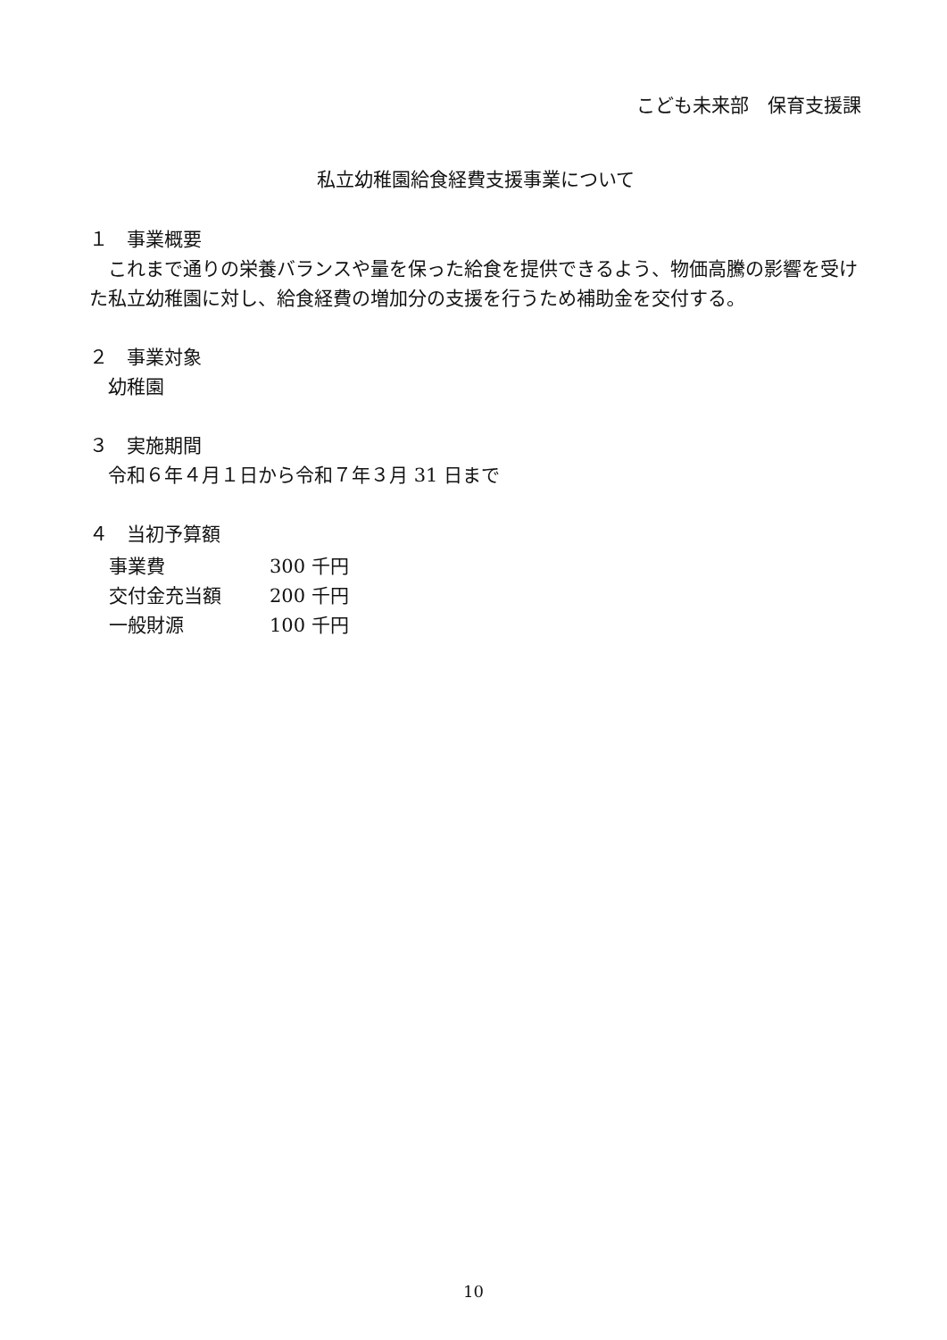こども未来部　保育支援課
私立幼稚園給食経費支援事業について
１　事業概要
　これまで通りの栄養バランスや量を保った給食を提供できるよう、物価高騰の影響を受けた私立幼稚園に対し、給食経費の増加分の支援を行うため補助金を交付する。
２　事業対象
　幼稚園
３　実施期間
　令和６年４月１日から令和７年３月 31 日まで
４　当初予算額
| 事業費 | 300 千円 |
| 交付金充当額 | 200 千円 |
| 一般財源 | 100 千円 |
10